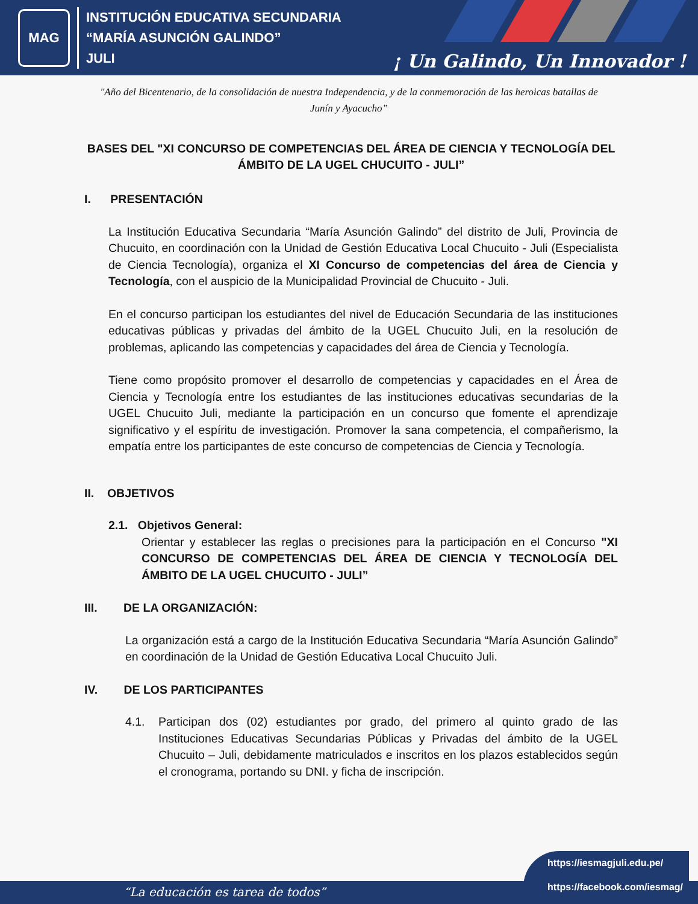MAG
INSTITUCIÓN EDUCATIVA SECUNDARIA
“MARÍA ASUNCIÓN GALINDO”
JULI
¡ Un Galindo, Un Innovador !
"Año del Bicentenario, de la consolidación de nuestra Independencia, y de la conmemoración de las heroicas batallas de Junín y Ayacucho”
BASES DEL "XI CONCURSO DE COMPETENCIAS DEL ÁREA DE CIENCIA Y TECNOLOGÍA DEL ÁMBITO DE LA UGEL CHUCUITO - JULI”
I. PRESENTACIÓN
La Institución Educativa Secundaria “María Asunción Galindo” del distrito de Juli, Provincia de Chucuito, en coordinación con la Unidad de Gestión Educativa Local Chucuito - Juli (Especialista de Ciencia Tecnología), organiza el XI Concurso de competencias del área de Ciencia y Tecnología, con el auspicio de la Municipalidad Provincial de Chucuito - Juli.
En el concurso participan los estudiantes del nivel de Educación Secundaria de las instituciones educativas públicas y privadas del ámbito de la UGEL Chucuito Juli, en la resolución de problemas, aplicando las competencias y capacidades del área de Ciencia y Tecnología.
Tiene como propósito promover el desarrollo de competencias y capacidades en el Área de Ciencia y Tecnología entre los estudiantes de las instituciones educativas secundarias de la UGEL Chucuito Juli, mediante la participación en un concurso que fomente el aprendizaje significativo y el espíritu de investigación. Promover la sana competencia, el compañerismo, la empatía entre los participantes de este concurso de competencias de Ciencia y Tecnología.
II. OBJETIVOS
2.1. Objetivos General:
Orientar y establecer las reglas o precisiones para la participación en el Concurso "XI CONCURSO DE COMPETENCIAS DEL ÁREA DE CIENCIA Y TECNOLOGÍA DEL ÁMBITO DE LA UGEL CHUCUITO - JULI”
III. DE LA ORGANIZACIÓN:
La organización está a cargo de la Institución Educativa Secundaria “María Asunción Galindo” en coordinación de la Unidad de Gestión Educativa Local Chucuito Juli.
IV. DE LOS PARTICIPANTES
4.1. Participan dos (02) estudiantes por grado, del primero al quinto grado de las Instituciones Educativas Secundarias Públicas y Privadas del ámbito de la UGEL Chucuito – Juli, debidamente matriculados e inscritos en los plazos establecidos según el cronograma, portando su DNI. y ficha de inscripción.
“La educación es tarea de todos”
https://iesmagjuli.edu.pe/
https://facebook.com/iesmag/